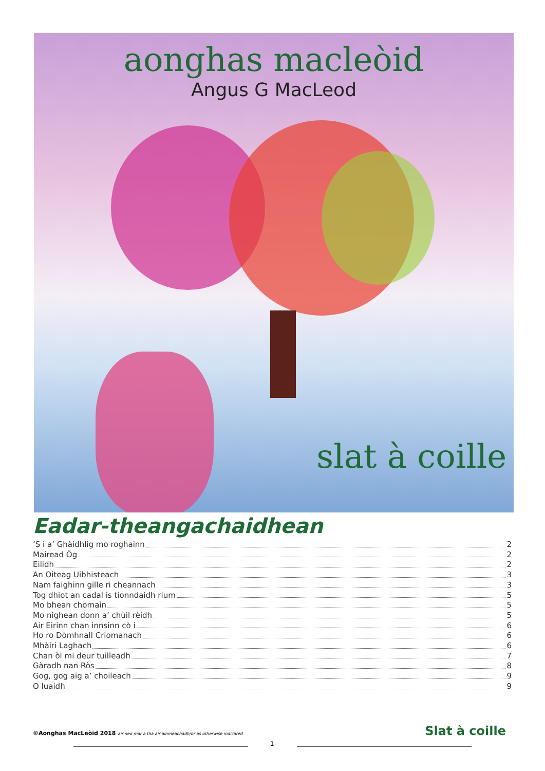aonghas macleòid
Angus G MacLeod
slat à coille
Eadar-theangachaidhean
’S i a’ Ghàidhlig mo roghainn 2
Mairead Òg 2
Eilidh 2
An Oiteag Uibhisteach 3
Nam faighinn gille ri cheannach 3
Tog dhiot an cadal is tionndaidh rium 5
Mo bhean chomain 5
Mo nighean donn a’ chùil rèidh 5
Air Eirinn chan innsinn cò i 6
Ho ro Dòmhnall Criomanach 6
Mhàiri Laghach 6
Chan òl mi deur tuilleadh 7
Gàradh nan Ròs 8
Gog, gog aig a’ choileach 9
O luaidh 9
©Aonghas MacLeòid 2018 air neo mar a tha air ainmeachadh/or as otherwise indicated
Slat à coille
1